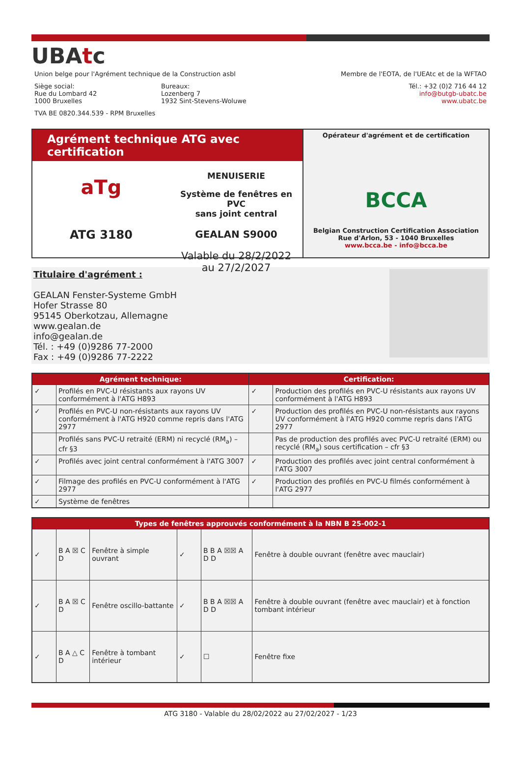UBAtc
Union belge pour l'Agrément technique de la Construction asbl Membre de l'EOTA, de l'UEAtc et de la WFTAO
Siège social:
Rue du Lombard 42
1000 Bruxelles Bureaux:
Lozenberg 7
1932 Sint-Stevens-Woluwe Tél.: +32 (0)2 716 44 12
info@butgb-ubatc.be
www.ubatc.be
TVA BE 0820.344.539 - RPM Bruxelles
Agrément technique ATG avec certification
aTg
ATG 3180
MENUISERIE
Système de fenêtres en PVC
sans joint central
GEALAN S9000
Valable du 28/2/2022
au 27/2/2027
Opérateur d'agrément et de certification
BCCA
Belgian Construction Certification Association
Rue d'Arlon, 53 - 1040 Bruxelles
www.bcca.be - info@bcca.be
Titulaire d'agrément :
GEALAN Fenster-Systeme GmbH
Hofer Strasse 80
95145 Oberkotzau, Allemagne
www.gealan.de
info@gealan.de
Tél. : +49 (0)9286 77-2000
Fax : +49 (0)9286 77-2222
| Agrément technique: | | Certification: | |
| --- | --- | --- | --- |
| ✓ | Profilés en PVC-U résistants aux rayons UV conformément à l'ATG H893 | ✓ | Production des profilés en PVC-U résistants aux rayons UV conformément à l'ATG H893 |
| ✓ | Profilés en PVC-U non-résistants aux rayons UV conformément à l'ATG H920 comme repris dans l'ATG 2977 | ✓ | Production des profilés en PVC-U non-résistants aux rayons UV conformément à l'ATG H920 comme repris dans l'ATG 2977 |
| | Profilés sans PVC-U retraité (ERM) ni recyclé (RM<sub>a</sub>) – cfr §3 | | Pas de production des profilés avec PVC-U retraité (ERM) ou recyclé (RM<sub>a</sub>) sous certification – cfr §3 |
| ✓ | Profilés avec joint central conformément à l'ATG 3007 | ✓ | Production des profilés avec joint central conformément à l'ATG 3007 |
| ✓ | Filmage des profilés en PVC-U conformément à l'ATG 2977 | ✓ | Production des profilés en PVC-U filmés conformément à l'ATG 2977 |
| ✓ | Système de fenêtres | | |
| Types de fenêtres approuvés conformément à la NBN B 25-002-1 | | | | | |
| --- | --- | --- | --- | --- | --- |
| ✓ | B A ☒ C D | Fenêtre à simple ouvrant | ✓ | B B A ☒☒ A D D | Fenêtre à double ouvrant (fenêtre avec mauclair) |
| ✓ | B A ☒ C D | Fenêtre oscillo-battante | ✓ | B B A ☒☒ A D D | Fenêtre à double ouvrant (fenêtre avec mauclair) et à fonction tombant intérieur |
| ✓ | B A △ C D | Fenêtre à tombant intérieur | ✓ | ☐ | Fenêtre fixe |
ATG 3180 - Valable du 28/02/2022 au 27/02/2027 - 1/23